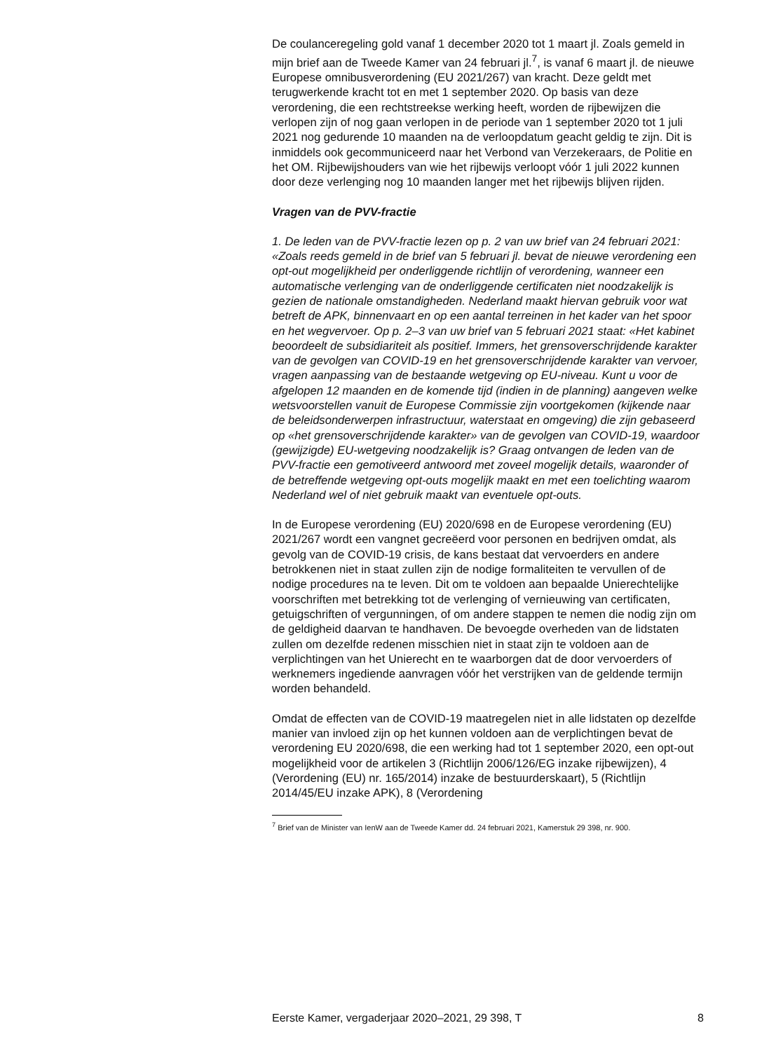De coulanceregeling gold vanaf 1 december 2020 tot 1 maart jl. Zoals gemeld in mijn brief aan de Tweede Kamer van 24 februari jl.<sup>7</sup>, is vanaf 6 maart jl. de nieuwe Europese omnibusverordening (EU 2021/267) van kracht. Deze geldt met terugwerkende kracht tot en met 1 september 2020. Op basis van deze verordening, die een rechtstreekse werking heeft, worden de rijbewijzen die verlopen zijn of nog gaan verlopen in de periode van 1 september 2020 tot 1 juli 2021 nog gedurende 10 maanden na de verloopdatum geacht geldig te zijn. Dit is inmiddels ook gecommuniceerd naar het Verbond van Verzekeraars, de Politie en het OM. Rijbewijshouders van wie het rijbewijs verloopt vóór 1 juli 2022 kunnen door deze verlenging nog 10 maanden langer met het rijbewijs blijven rijden.
Vragen van de PVV-fractie
1. De leden van de PVV-fractie lezen op p. 2 van uw brief van 24 februari 2021: «Zoals reeds gemeld in de brief van 5 februari jl. bevat de nieuwe verordening een opt-out mogelijkheid per onderliggende richtlijn of verordening, wanneer een automatische verlenging van de onderliggende certificaten niet noodzakelijk is gezien de nationale omstandigheden. Nederland maakt hiervan gebruik voor wat betreft de APK, binnenvaart en op een aantal terreinen in het kader van het spoor en het wegvervoer. Op p. 2–3 van uw brief van 5 februari 2021 staat: «Het kabinet beoordeelt de subsidiariteit als positief. Immers, het grensoverschrijdende karakter van de gevolgen van COVID-19 en het grensoverschrijdende karakter van vervoer, vragen aanpassing van de bestaande wetgeving op EU-niveau. Kunt u voor de afgelopen 12 maanden en de komende tijd (indien in de planning) aangeven welke wetsvoorstellen vanuit de Europese Commissie zijn voortgekomen (kijkende naar de beleidsonderwerpen infrastructuur, waterstaat en omgeving) die zijn gebaseerd op «het grensoverschrijdende karakter» van de gevolgen van COVID-19, waardoor (gewijzigde) EU-wetgeving noodzakelijk is? Graag ontvangen de leden van de PVV-fractie een gemotiveerd antwoord met zoveel mogelijk details, waaronder of de betreffende wetgeving opt-outs mogelijk maakt en met een toelichting waarom Nederland wel of niet gebruik maakt van eventuele opt-outs.
In de Europese verordening (EU) 2020/698 en de Europese verordening (EU) 2021/267 wordt een vangnet gecreëerd voor personen en bedrijven omdat, als gevolg van de COVID-19 crisis, de kans bestaat dat vervoerders en andere betrokkenen niet in staat zullen zijn de nodige formaliteiten te vervullen of de nodige procedures na te leven. Dit om te voldoen aan bepaalde Unierechtelijke voorschriften met betrekking tot de verlenging of vernieuwing van certificaten, getuigschriften of vergunningen, of om andere stappen te nemen die nodig zijn om de geldigheid daarvan te handhaven. De bevoegde overheden van de lidstaten zullen om dezelfde redenen misschien niet in staat zijn te voldoen aan de verplichtingen van het Unierecht en te waarborgen dat de door vervoerders of werknemers ingediende aanvragen vóór het verstrijken van de geldende termijn worden behandeld.
Omdat de effecten van de COVID-19 maatregelen niet in alle lidstaten op dezelfde manier van invloed zijn op het kunnen voldoen aan de verplichtingen bevat de verordening EU 2020/698, die een werking had tot 1 september 2020, een opt-out mogelijkheid voor de artikelen 3 (Richtlijn 2006/126/EG inzake rijbewijzen), 4 (Verordening (EU) nr. 165/2014) inzake de bestuurderskaart), 5 (Richtlijn 2014/45/EU inzake APK), 8 (Verordening
<sup>7</sup> Brief van de Minister van IenW aan de Tweede Kamer dd. 24 februari 2021, Kamerstuk 29 398, nr. 900.
Eerste Kamer, vergaderjaar 2020–2021, 29 398, T 8